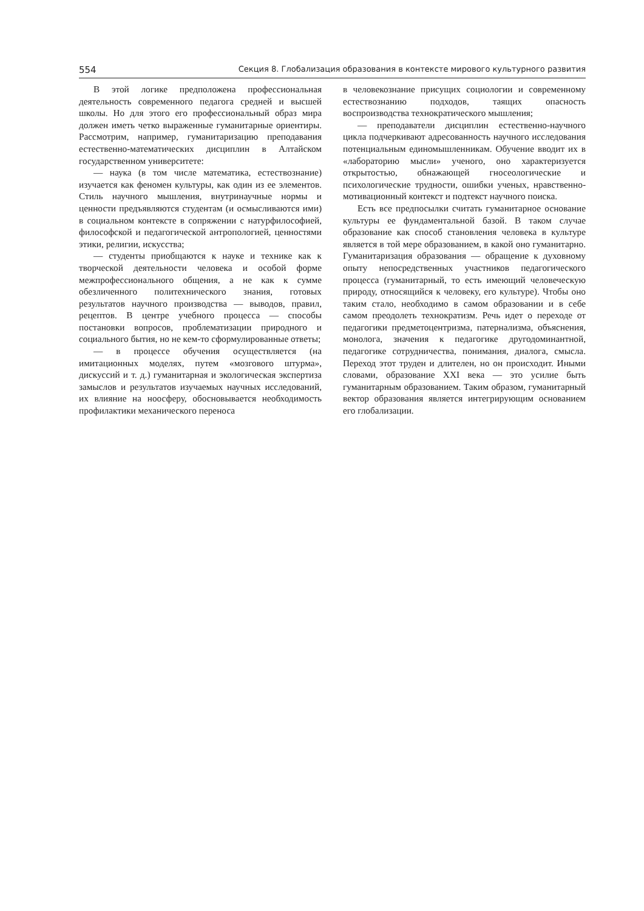554 Секция 8. Глобализация образования в контексте мирового культурного развития
В этой логике предположена профессиональная деятельность современного педагога средней и высшей школы. Но для этого его профессиональный образ мира должен иметь четко выраженные гуманитарные ориентиры. Рассмотрим, например, гуманитаризацию преподавания естественно-математических дисциплин в Алтайском государственном университете:
— наука (в том числе математика, естествознание) изучается как феномен культуры, как один из ее элементов. Стиль научного мышления, внутринаучные нормы и ценности предъявляются студентам (и осмысливаются ими) в социальном контексте в сопряжении с натурфилософией, философской и педагогической антропологией, ценностями этики, религии, искусства;
— студенты приобщаются к науке и технике как к творческой деятельности человека и особой форме межпрофессионального общения, а не как к сумме обезличенного политехнического знания, готовых результатов научного производства — выводов, правил, рецептов. В центре учебного процесса — способы постановки вопросов, проблематизации природного и социального бытия, но не кем-то сформулированные ответы;
— в процессе обучения осуществляется (на имитационных моделях, путем «мозгового штурма», дискуссий и т. д.) гуманитарная и экологическая экспертиза замыслов и результатов изучаемых научных исследований, их влияние на ноосферу, обосновывается необходимость профилактики механического переноса
в человекознание присущих социологии и современному естествознанию подходов, таящих опасность воспроизводства технократического мышления;
— преподаватели дисциплин естественно-научного цикла подчеркивают адресованность научного исследования потенциальным единомышленникам. Обучение вводит их в «лабораторию мысли» ученого, оно характеризуется открытостью, обнажающей гносеологические и психологические трудности, ошибки ученых, нравственно-мотивационный контекст и подтекст научного поиска.
Есть все предпосылки считать гуманитарное основание культуры ее фундаментальной базой. В таком случае образование как способ становления человека в культуре является в той мере образованием, в какой оно гуманитарно. Гуманитаризация образования — обращение к духовному опыту непосредственных участников педагогического процесса (гуманитарный, то есть имеющий человеческую природу, относящийся к человеку, его культуре). Чтобы оно таким стало, необходимо в самом образовании и в себе самом преодолеть технократизм. Речь идет о переходе от педагогики предметоцентризма, патернализма, объяснения, монолога, значения к педагогике другодоминантной, педагогике сотрудничества, понимания, диалога, смысла. Переход этот труден и длителен, но он происходит. Иными словами, образование XXI века — это усилие быть гуманитарным образованием. Таким образом, гуманитарный вектор образования является интегрирующим основанием его глобализации.